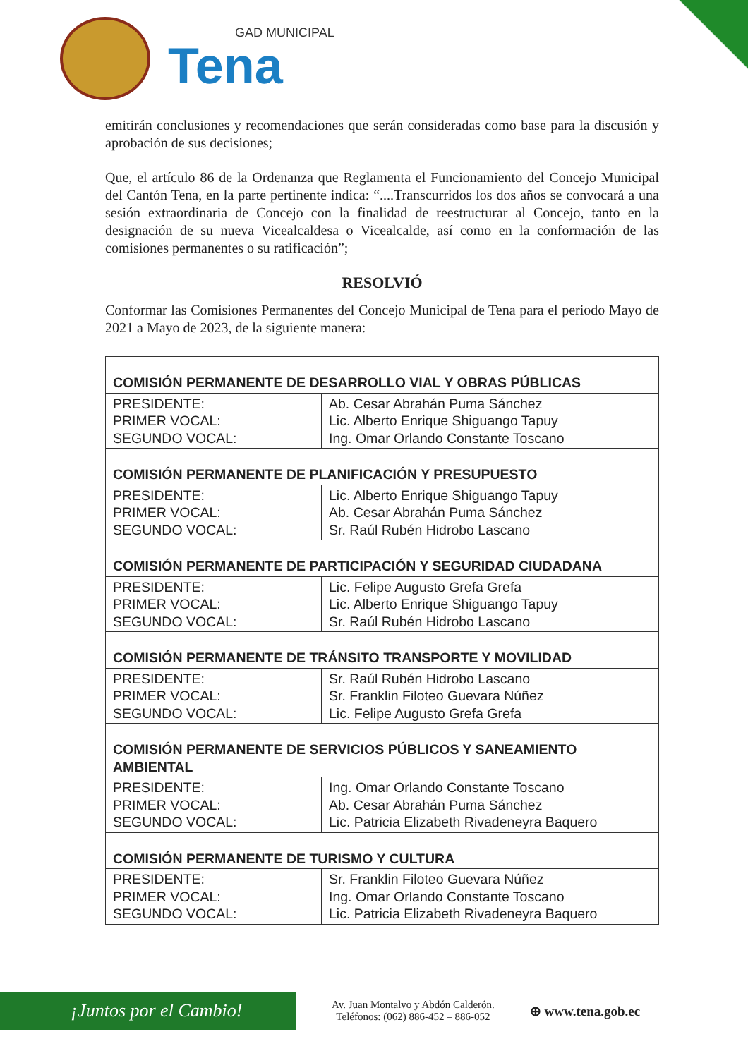GAD MUNICIPAL
Tena
emitirán conclusiones y recomendaciones que serán consideradas como base para la discusión y aprobación de sus decisiones;
Que, el artículo 86 de la Ordenanza que Reglamenta el Funcionamiento del Concejo Municipal del Cantón Tena, en la parte pertinente indica: “....Transcurridos los dos años se convocará a una sesión extraordinaria de Concejo con la finalidad de reestructurar al Concejo, tanto en la designación de su nueva Vicealcaldesa o Vicealcalde, así como en la conformación de las comisiones permanentes o su ratificación”;
RESOLVIÓ
Conformar las Comisiones Permanentes del Concejo Municipal de Tena para el periodo Mayo de 2021 a Mayo de 2023, de la siguiente manera:
| COMISIÓN PERMANENTE DE DESARROLLO VIAL Y OBRAS PÚBLICAS | |
| --- | --- |
| PRESIDENTE: PRIMER VOCAL: SEGUNDO VOCAL: | Ab. Cesar Abrahán Puma Sánchez Lic. Alberto Enrique Shiguango Tapuy Ing. Omar Orlando Constante Toscano |
| COMISIÓN PERMANENTE DE PLANIFICACIÓN Y PRESUPUESTO | |
| PRESIDENTE: PRIMER VOCAL: SEGUNDO VOCAL: | Lic. Alberto Enrique Shiguango Tapuy Ab. Cesar Abrahán Puma Sánchez Sr. Raúl Rubén Hidrobo Lascano |
| COMISIÓN PERMANENTE DE PARTICIPACIÓN Y SEGURIDAD CIUDADANA | |
| PRESIDENTE: PRIMER VOCAL: SEGUNDO VOCAL: | Lic. Felipe Augusto Grefa Grefa Lic. Alberto Enrique Shiguango Tapuy Sr. Raúl Rubén Hidrobo Lascano |
| COMISIÓN PERMANENTE DE TRÁNSITO TRANSPORTE Y MOVILIDAD | |
| PRESIDENTE: PRIMER VOCAL: SEGUNDO VOCAL: | Sr. Raúl Rubén Hidrobo Lascano Sr. Franklin Filoteo Guevara Núñez Lic. Felipe Augusto Grefa Grefa |
| COMISIÓN PERMANENTE DE SERVICIOS PÚBLICOS Y SANEAMIENTO AMBIENTAL | |
| PRESIDENTE: PRIMER VOCAL: SEGUNDO VOCAL: | Ing. Omar Orlando Constante Toscano Ab. Cesar Abrahán Puma Sánchez Lic. Patricia Elizabeth Rivadeneyra Baquero |
| COMISIÓN PERMANENTE DE TURISMO Y CULTURA | |
| PRESIDENTE: PRIMER VOCAL: SEGUNDO VOCAL: | Sr. Franklin Filoteo Guevara Núñez Ing. Omar Orlando Constante Toscano Lic. Patricia Elizabeth Rivadeneyra Baquero |
¡Juntos por el Cambio!
Av. Juan Montalvo y Abdón Calderón.
Teléfonos: (062) 886-452 – 886-052
⊕ www.tena.gob.ec